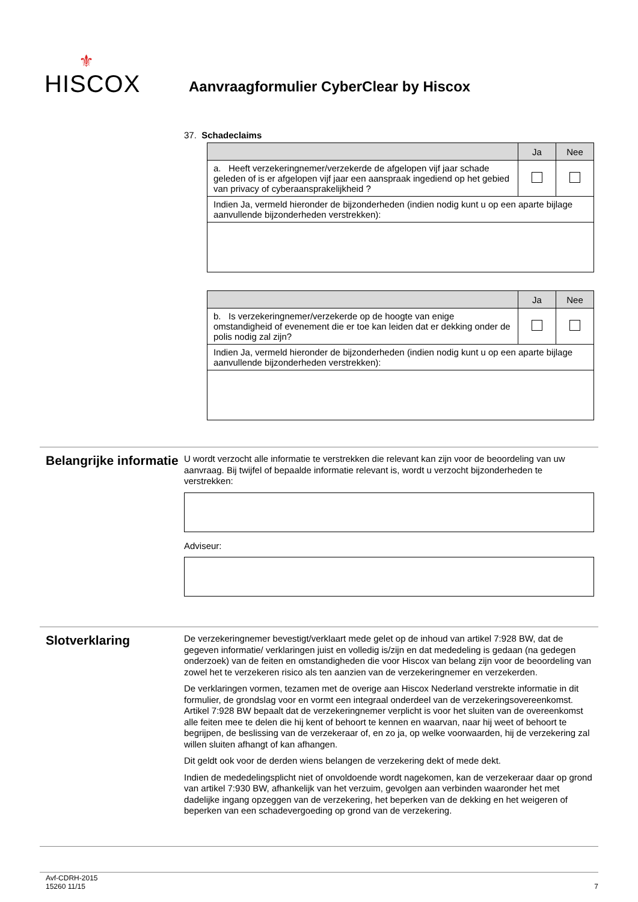⚜
HISCOX
Aanvraagformulier CyberClear by Hiscox
37. Schadeclaims
| | Ja | Nee |
| --- | --- | --- |
| a. Heeft verzekeringnemer/verzekerde de afgelopen vijf jaar schade geleden of is er afgelopen vijf jaar een aanspraak ingediend op het gebied van privacy of cyberaansprakelijkheid ? | | |
| Indien Ja, vermeld hieronder de bijzonderheden (indien nodig kunt u op een aparte bijlage aanvullende bijzonderheden verstrekken): | | |
| | Ja | Nee |
| --- | --- | --- |
| b. Is verzekeringnemer/verzekerde op de hoogte van enige omstandigheid of evenement die er toe kan leiden dat er dekking onder de polis nodig zal zijn? | | |
| Indien Ja, vermeld hieronder de bijzonderheden (indien nodig kunt u op een aparte bijlage aanvullende bijzonderheden verstrekken): | | |
Belangrijke informatie
U wordt verzocht alle informatie te verstrekken die relevant kan zijn voor de beoordeling van uw aanvraag. Bij twijfel of bepaalde informatie relevant is, wordt u verzocht bijzonderheden te verstrekken:
Adviseur:
Slotverklaring
De verzekeringnemer bevestigt/verklaart mede gelet op de inhoud van artikel 7:928 BW, dat de gegeven informatie/ verklaringen juist en volledig is/zijn en dat mededeling is gedaan (na gedegen onderzoek) van de feiten en omstandigheden die voor Hiscox van belang zijn voor de beoordeling van zowel het te verzekeren risico als ten aanzien van de verzekeringnemer en verzekerden.
De verklaringen vormen, tezamen met de overige aan Hiscox Nederland verstrekte informatie in dit formulier, de grondslag voor en vormt een integraal onderdeel van de verzekeringsovereenkomst. Artikel 7:928 BW bepaalt dat de verzekeringnemer verplicht is voor het sluiten van de overeenkomst alle feiten mee te delen die hij kent of behoort te kennen en waarvan, naar hij weet of behoort te begrijpen, de beslissing van de verzekeraar of, en zo ja, op welke voorwaarden, hij de verzekering zal willen sluiten afhangt of kan afhangen.
Dit geldt ook voor de derden wiens belangen de verzekering dekt of mede dekt.
Indien de mededelingsplicht niet of onvoldoende wordt nagekomen, kan de verzekeraar daar op grond van artikel 7:930 BW, afhankelijk van het verzuim, gevolgen aan verbinden waaronder het met dadelijke ingang opzeggen van de verzekering, het beperken van de dekking en het weigeren of beperken van een schadevergoeding op grond van de verzekering.
Avf-CDRH-2015
15260 11/15
7